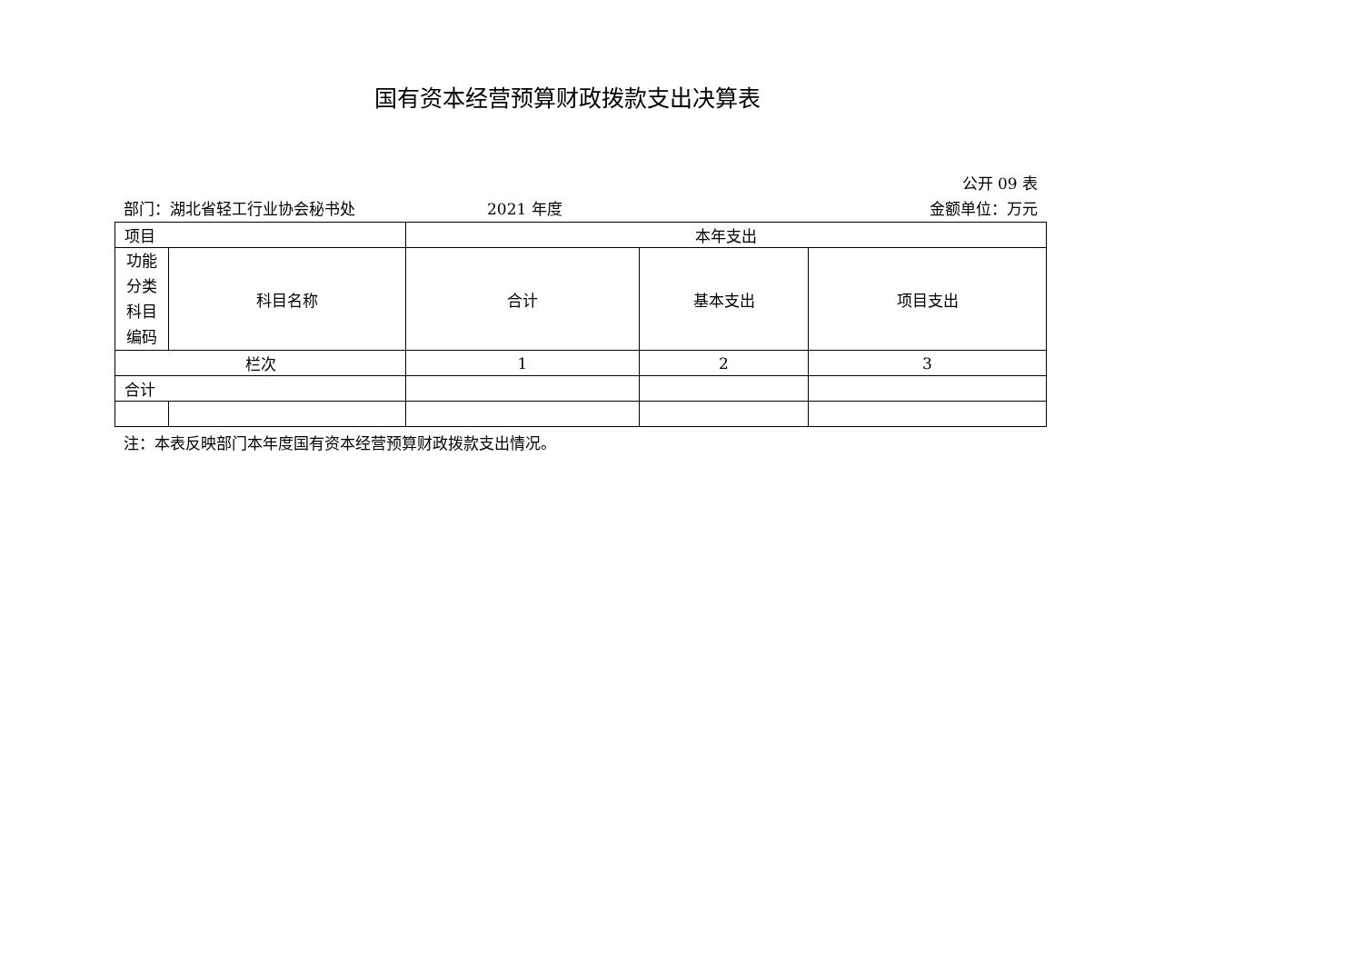国有资本经营预算财政拨款支出决算表
公开 09 表
部门：湖北省轻工行业协会秘书处 2021 年度 金额单位：万元
| 项目 | | 本年支出 | | |
| 功能 分类 科目 编码 | 科目名称 | 合计 | 基本支出 | 项目支出 |
| 栏次 | | 1 | 2 | 3 |
| 合计 | | | | |
注：本表反映部门本年度国有资本经营预算财政拨款支出情况。